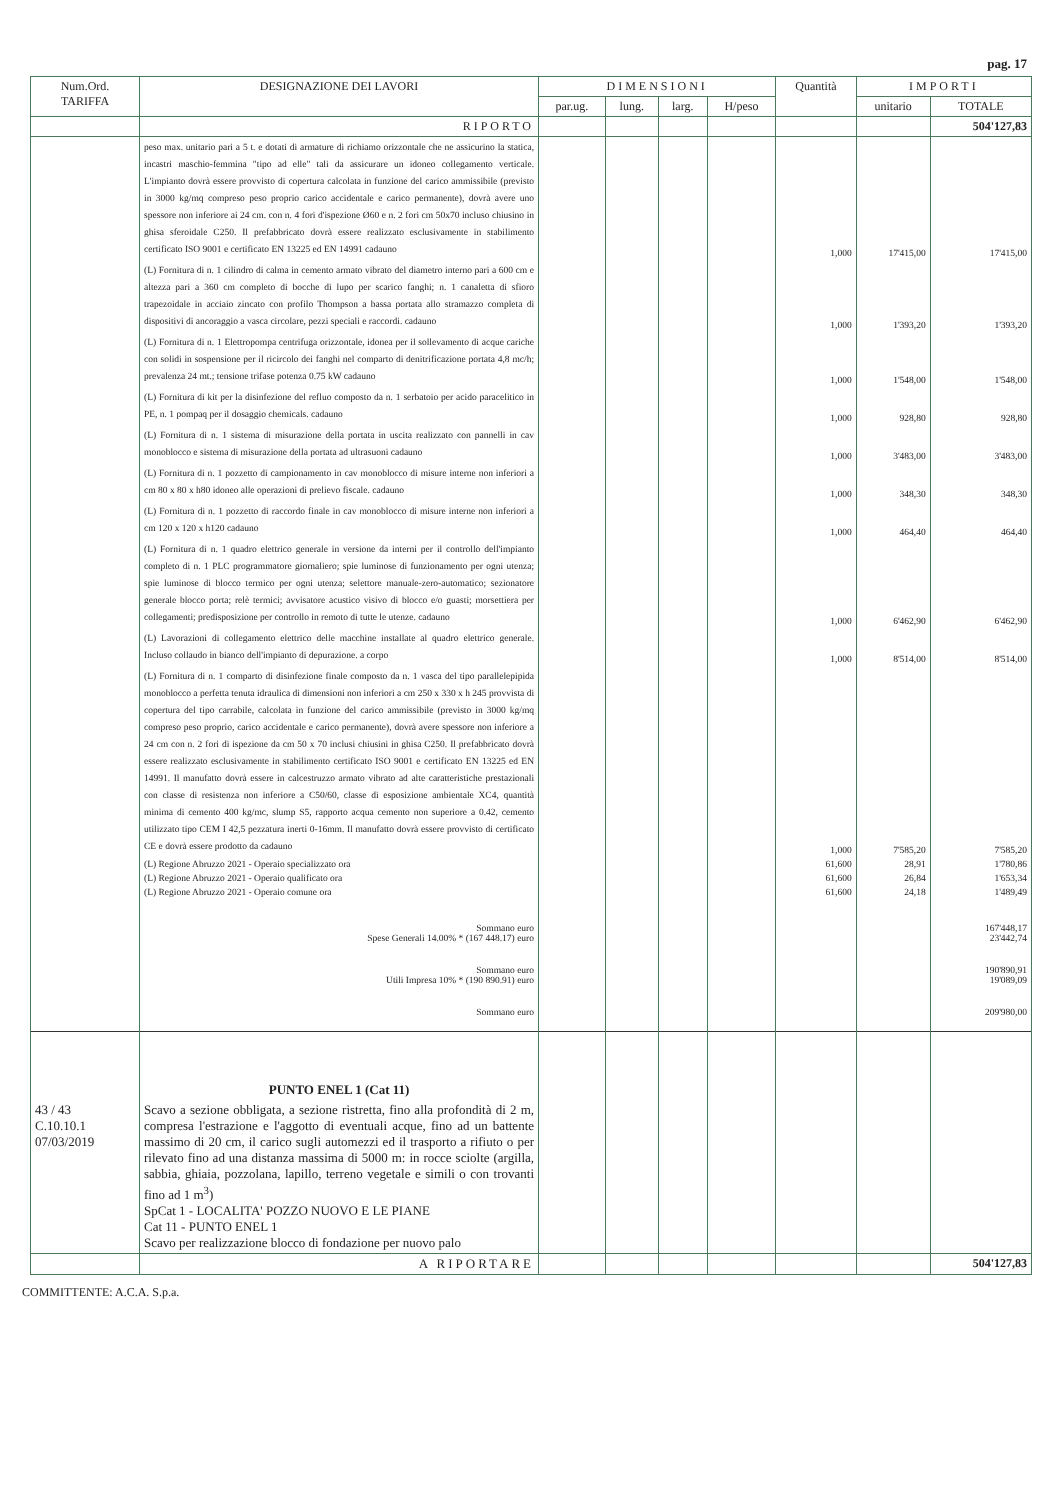pag. 17
| Num.Ord. TARIFFA | DESIGNAZIONE DEI LAVORI | DIMENSIONI | | | | Quantità | IMPORTI | |
| --- | --- | --- | --- | --- | --- | --- | --- | --- |
| | | par.ug. | lung. | larg. | H/peso | | unitario | TOTALE |
| | RIPORTO | | | | | | | 504'127,83 |
| | peso max. unitario pari a 5 t. e dotati di armature di richiamo orizzontale che ne assicurino la statica, incastri maschio-femmina "tipo ad elle" tali da assicurare un idoneo collegamento verticale. L'impianto dovrà essere provvisto di copertura calcolata in funzione del carico ammissibile (previsto in 3000 kg/mq compreso peso proprio carico accidentale e carico permanente), dovrà avere uno spessore non inferiore ai 24 cm. con n. 4 fori d'ispezione Ø60 e n. 2 fori cm 50x70 incluso chiusino in ghisa sferoidale C250. Il prefabbricato dovrà essere realizzato esclusivamente in stabilimento certificato ISO 9001 e certificato EN 13225 ed EN 14991 cadauno | | | | | 1,000 | 17'415,00 | 17'415,00 |
| | (L) Fornitura di n. 1 cilindro di calma in cemento armato vibrato del diametro interno pari a 600 cm e altezza pari a 360 cm completo di bocche di lupo per scarico fanghi; n. 1 canaletta di sfioro trapezoidale in acciaio zincato con profilo Thompson a bassa portata allo stramazzo completa di dispositivi di ancoraggio a vasca circolare, pezzi speciali e raccordi. cadauno | | | | | 1,000 | 1'393,20 | 1'393,20 |
| | (L) Fornitura di n. 1 Elettropompa centrifuga orizzontale, idonea per il sollevamento di acque cariche con solidi in sospensione per il ricircolo dei fanghi nel comparto di denitrificazione portata 4,8 mc/h; prevalenza 24 mt.; tensione trifase potenza 0.75 kW cadauno | | | | | 1,000 | 1'548,00 | 1'548,00 |
| | (L) Fornitura di kit per la disinfezione del refluo composto da n. 1 serbatoio per acido paracelitico in PE, n. 1 pompaq per il dosaggio chemicals. cadauno | | | | | 1,000 | 928,80 | 928,80 |
| | (L) Fornitura di n. 1 sistema di misurazione della portata in uscita realizzato con pannelli in cav monoblocco e sistema di misurazione della portata ad ultrasuoni cadauno | | | | | 1,000 | 3'483,00 | 3'483,00 |
| | (L) Fornitura di n. 1 pozzetto di campionamento in cav monoblocco di misure interne non inferiori a cm 80 x 80 x h80 idoneo alle operazioni di prelievo fiscale. cadauno | | | | | 1,000 | 348,30 | 348,30 |
| | (L) Fornitura di n. 1 pozzetto di raccordo finale in cav monoblocco di misure interne non inferiori a cm 120 x 120 x h120 cadauno | | | | | 1,000 | 464,40 | 464,40 |
| | (L) Fornitura di n. 1 quadro elettrico generale in versione da interni per il controllo dell'impianto completo di n. 1 PLC programmatore giornaliero; spie luminose di funzionamento per ogni utenza; spie luminose di blocco termico per ogni utenza; selettore manuale-zero-automatico; sezionatore generale blocco porta; relè termici; avvisatore acustico visivo di blocco e/o guasti; morsettiera per collegamenti; predisposizione per controllo in remoto di tutte le utenze. cadauno | | | | | 1,000 | 6'462,90 | 6'462,90 |
| | (L) Lavorazioni di collegamento elettrico delle macchine installate al quadro elettrico generale. Incluso collaudo in bianco dell'impianto di depurazione. a corpo | | | | | 1,000 | 8'514,00 | 8'514,00 |
| | (L) Fornitura di n. 1 comparto di disinfezione finale composto da n. 1 vasca del tipo parallelepipida monoblocco a perfetta tenuta idraulica di dimensioni non inferiori a cm 250 x 330 x h 245 provvista di copertura del tipo carrabile, calcolata in funzione del carico ammissibile (previsto in 3000 kg/mq compreso peso proprio, carico accidentale e carico permanente), dovrà avere spessore non inferiore a 24 cm con n. 2 fori di ispezione da cm 50 x 70 inclusi chiusini in ghisa C250. Il prefabbricato dovrà essere realizzato esclusivamente in stabilimento certificato ISO 9001 e certificato EN 13225 ed EN 14991. Il manufatto dovrà essere in calcestruzzo armato vibrato ad alte caratteristiche prestazionali con classe di resistenza non inferiore a C50/60, classe di esposizione ambientale XC4, quantità minima di cemento 400 kg/mc, slump S5, rapporto acqua cemento non superiore a 0.42, cemento utilizzato tipo CEM I 42,5 pezzatura inerti 0-16mm. Il manufatto dovrà essere provvisto di certificato CE e dovrà essere prodotto da cadauno | | | | | 1,000 | 7'585,20 | 7'585,20 |
| | (L) Regione Abruzzo 2021 - Operaio specializzato ora | | | | | 61,600 | 28,91 | 1'780,86 |
| | (L) Regione Abruzzo 2021 - Operaio qualificato ora | | | | | 61,600 | 26,84 | 1'653,34 |
| | (L) Regione Abruzzo 2021 - Operaio comune ora | | | | | 61,600 | 24,18 | 1'489,49 |
| | Sommano euro Spese Generali 14.00% * (167 448.17) euro | | | | | | | 167'448,17 23'442,74 |
| | Sommano euro Utili Impresa 10% * (190 890.91) euro | | | | | | | 190'890,91 19'089,09 |
| | Sommano euro | | | | | | | 209'980,00 |
| | PUNTO ENEL 1 (Cat 11) | | | | | | | |
| 43 / 43 C.10.10.1 07/03/2019 | Scavo a sezione obbligata, a sezione ristretta, fino alla profondità di 2 m, compresa l'estrazione e l'aggotto di eventuali acque, fino ad un battente massimo di 20 cm, il carico sugli automezzi ed il trasporto a rifiuto o per rilevato fino ad una distanza massima di 5000 m: in rocce sciolte (argilla, sabbia, ghiaia, pozzolana, lapillo, terreno vegetale e simili o con trovanti fino ad 1 m<sup>3</sup>) SpCat 1 - LOCALITA' POZZO NUOVO E LE PIANE Cat 11 - PUNTO ENEL 1 Scavo per realizzazione blocco di fondazione per nuovo palo | | | | | | | |
| | A RIPORTARE | | | | | | | 504'127,83 |
COMMITTENTE: A.C.A. S.p.a.